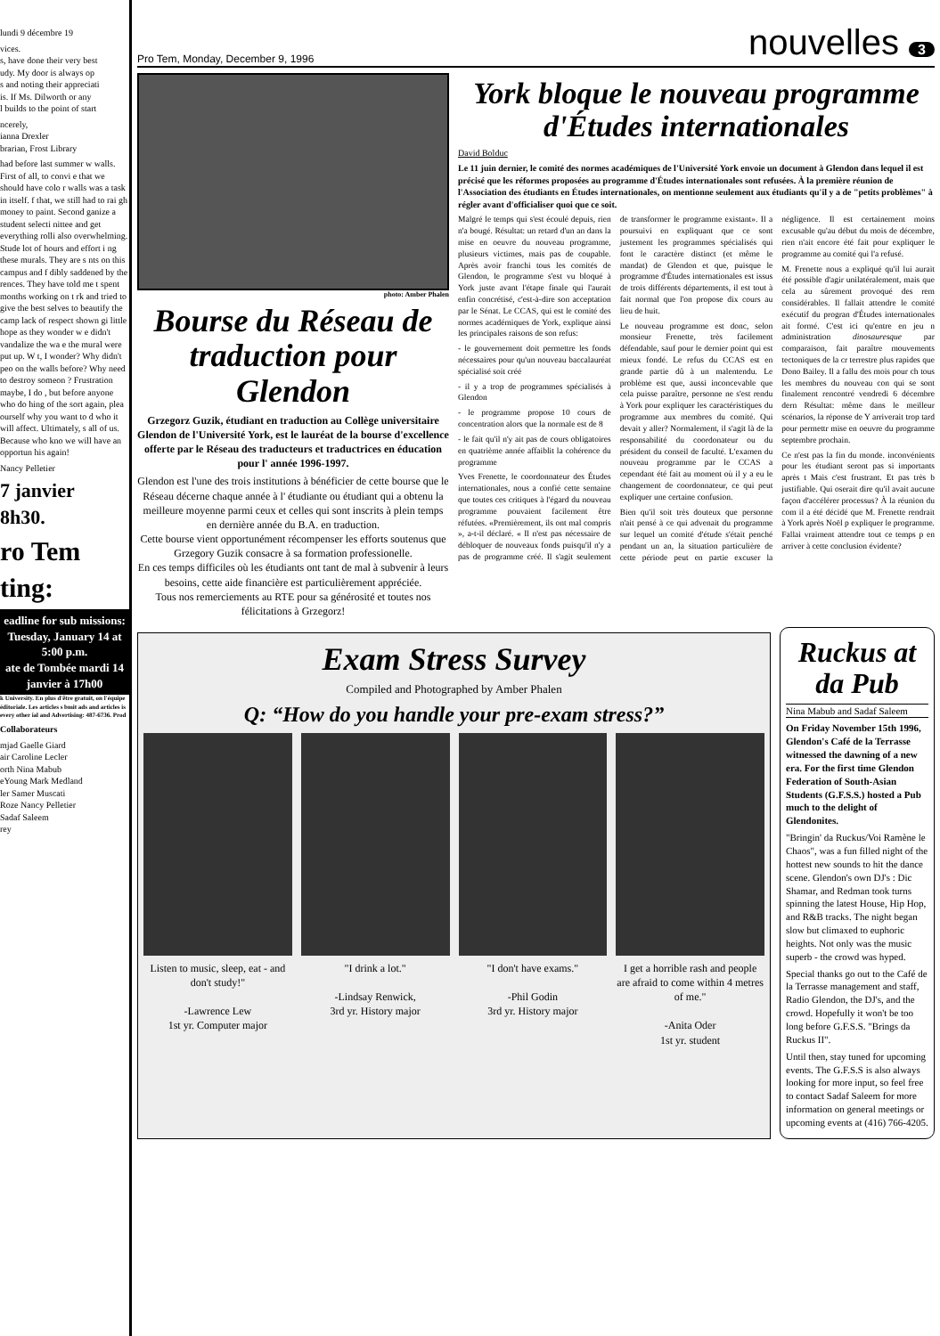lundi 9 décembre 19
vices.
s, have done their very best
udy. My door is always op
s and noting their appreciati
is. If Ms. Dilworth or any
l builds to the point of start
ncerely,
ianna Drexler
brarian, Frost Library
had before last summer w walls. First of all, to convi e that we should have colo r walls was a task in itself. f that, we still had to rai gh money to paint. Second ganize a student selecti nittee and get everything rolli also overwhelming. Stude lot of hours and effort i ng these murals. They are s nts on this campus and f dibly saddened by the rences. They have told me t spent months working on t rk and tried to give the best selves to beautify the camp lack of respect shown gi little hope as they wonder w e didn't vandalize the wa e the mural were put up. W t, I wonder? Why didn't peo on the walls before? Why need to destroy someon ? Frustration maybe, I do , but before anyone who do hing of the sort again, plea ourself why you want to d who it will affect. Ultimately, s all of us. Because who kno we will have an opportun his again!
Nancy Pelletier
7 janvier
8h30.
ro Tem
ting:
eadline for sub missions:
Tuesday, January 14 at 5:00 p.m.
ate de Tombée mardi 14 janvier à 17h00
k University. En plus d'être gratuit, on l'équipe éditoriale. Les articles s bmit ads and articles is every other ial and Advertising: 487-6736. Prod
Collaborateurs
mjad Gaelle Giard
air Caroline Lecler
orth Nina Mabub
eYoung Mark Medland
ler Samer Muscati
Roze Nancy Pelletier
Sadaf Saleem
rey
Pro Tem, Monday, December 9, 1996 nouvelles 3
photo: Amber Phalen
Bourse du Réseau de traduction pour Glendon
Grzegorz Guzik, étudiant en traduction au Collège universitaire Glendon de l'Université York, est le lauréat de la bourse d'excellence offerte par le Réseau des traducteurs et traductrices en éducation pour l' année 1996-1997.
Glendon est l'une des trois institutions à bénéficier de cette bourse que le Réseau décerne chaque année à l' étudiante ou étudiant qui a obtenu la meilleure moyenne parmi ceux et celles qui sont inscrits à plein temps en dernière année du B.A. en traduction.
Cette bourse vient opportunément récompenser les efforts soutenus que Grzegory Guzik consacre à sa formation professionelle.
En ces temps difficiles où les étudiants ont tant de mal à subvenir à leurs besoins, cette aide financière est particulièrement appréciée.
Tous nos remerciements au RTE pour sa générosité et toutes nos félicitations à Grzegorz!
York bloque le nouveau programme d'Études internationales
David Bolduc
Le 11 juin dernier, le comité des normes académiques de l'Université York envoie un document à Glendon dans lequel il est précisé que les réformes proposées au programme d'Études internationales sont refusées. À la première réunion de l'Association des étudiants en Études internationales, on mentionne seulement aux étudiants qu'il y a de "petits problèmes" à régler avant d'officialiser quoi que ce soit.
Malgré le temps qui s'est écoulé depuis, rien n'a bougé. Résultat: un retard d'un an dans la mise en oeuvre du nouveau programme, plusieurs victimes, mais pas de coupable. Après avoir franchi tous les comités de Glendon, le programme s'est vu bloqué à York juste avant l'étape finale qui l'aurait enfin concrétisé, c'est-à-dire son acceptation par le Sénat. Le CCAS, qui est le comité des normes académiques de York, explique ainsi les principales raisons de son refus:
- le gouvernement doit permettre les fonds nécessaires pour qu'un nouveau baccalauréat spécialisé soit créé
- il y a trop de programmes spécialisés à Glendon
- le programme propose 10 cours de concentration alors que la normale est de 8
- le fait qu'il n'y ait pas de cours obligatoires en quatrième année affaiblit la cohérence du programme
Yves Frenette, le coordonnateur des Études internationales, nous a confié cette semaine que toutes ces critiques à l'égard du nouveau programme pouvaient facilement être réfutées. «Premièrement, ils ont mal compris », a-t-il déclaré. « Il n'est pas nécessaire de débloquer de nouveaux fonds puisqu'il n'y a pas de programme créé. Il s'agit seulement de transformer le programme existant». Il a poursuivi en expliquant que ce sont justement les programmes spécialisés qui font le caractère distinct (et même le mandat) de Glendon et que, puisque le programme d'Études internationales est issus de trois différents départements, il est tout à fait normal que l'on propose dix cours au lieu de huit.
Le nouveau programme est donc, selon monsieur Frenette, très facilement défendable, sauf pour le dernier point qui est mieux fondé. Le refus du CCAS est en grande partie dû à un malentendu. Le problème est que, aussi inconcevable que cela puisse paraître, personne ne s'est rendu à York pour expliquer les caractéristiques du programme aux membres du comité. Qui devait y aller? Normalement, il s'agit là de la responsabilité du coordonateur ou du président du conseil de faculté. L'examen du nouveau programme par le CCAS a cependant été fait au moment où il y a eu le changement de coordonnateur, ce qui peut expliquer une certaine confusion.
Bien qu'il soit très douteux que personne n'ait pensé à ce qui advenait du programme sur lequel un comité d'étude s'était penché pendant un an, la situation particulière de cette période peut en partie excuser la négligence. Il est certainement moins excusable qu'au début du mois de décembre, rien n'ait encore été fait pour expliquer le programme au comité qui l'a refusé.
M. Frenette nous a expliqué qu'il lui aurait été possible d'agir unilatéralement, mais que cela au sûrement provoqué des rem considérables. Il fallait attendre le comité exécutif du progran d'Études internationales ait formé. C'est ici qu'entre en jeu n administration dinosauresque par comparaison, fait paraître mouvements tectoniques de la cr terrestre plus rapides que Dono Bailey. Il a fallu des mois pour ch tous les membres du nouveau con qui se sont finalement rencontré vendredi 6 décembre dern Résultat: même dans le meilleur scénarios, la réponse de Y arriverait trop tard pour permettr mise en oeuvre du programme septembre prochain.
Ce n'est pas la fin du monde. inconvénients pour les étudiant seront pas si importants après t Mais c'est frustrant. Et pas très b justifiable. Qui oserait dire qu'il avait aucune façon d'accélérer processus? À la réunion du com il a été décidé que M. Frenette rendrait à York après Noël p expliquer le programme. Fallai vraiment attendre tout ce temps p en arriver à cette conclusion évidente?
Exam Stress Survey
Compiled and Photographed by Amber Phalen
Q: “How do you handle your pre-exam stress?”
Listen to music, sleep, eat - and don't study!"
-Lawrence Lew
1st yr. Computer major
"I drink a lot."
-Lindsay Renwick,
3rd yr. History major
"I don't have exams."
-Phil Godin
3rd yr. History major
I get a horrible rash and people are afraid to come within 4 metres of me."
-Anita Oder
1st yr. student
Ruckus at da Pub
Nina Mabub and Sadaf Saleem
On Friday November 15th 1996, Glendon's Café de la Terrasse witnessed the dawning of a new era. For the first time Glendon Federation of South-Asian Students (G.F.S.S.) hosted a Pub much to the delight of Glendonites.
"Bringin' da Ruckus/Voi Ramène le Chaos", was a fun filled night of the hottest new sounds to hit the dance scene. Glendon's own DJ's : Dic Shamar, and Redman took turns spinning the latest House, Hip Hop, and R&B tracks. The night began slow but climaxed to euphoric heights. Not only was the music superb - the crowd was hyped.
Special thanks go out to the Café de la Terrasse management and staff, Radio Glendon, the DJ's, and the crowd. Hopefully it won't be too long before G.F.S.S. "Brings da Ruckus II".
Until then, stay tuned for upcoming events. The G.F.S.S is also always looking for more input, so feel free to contact Sadaf Saleem for more information on general meetings or upcoming events at (416) 766-4205.